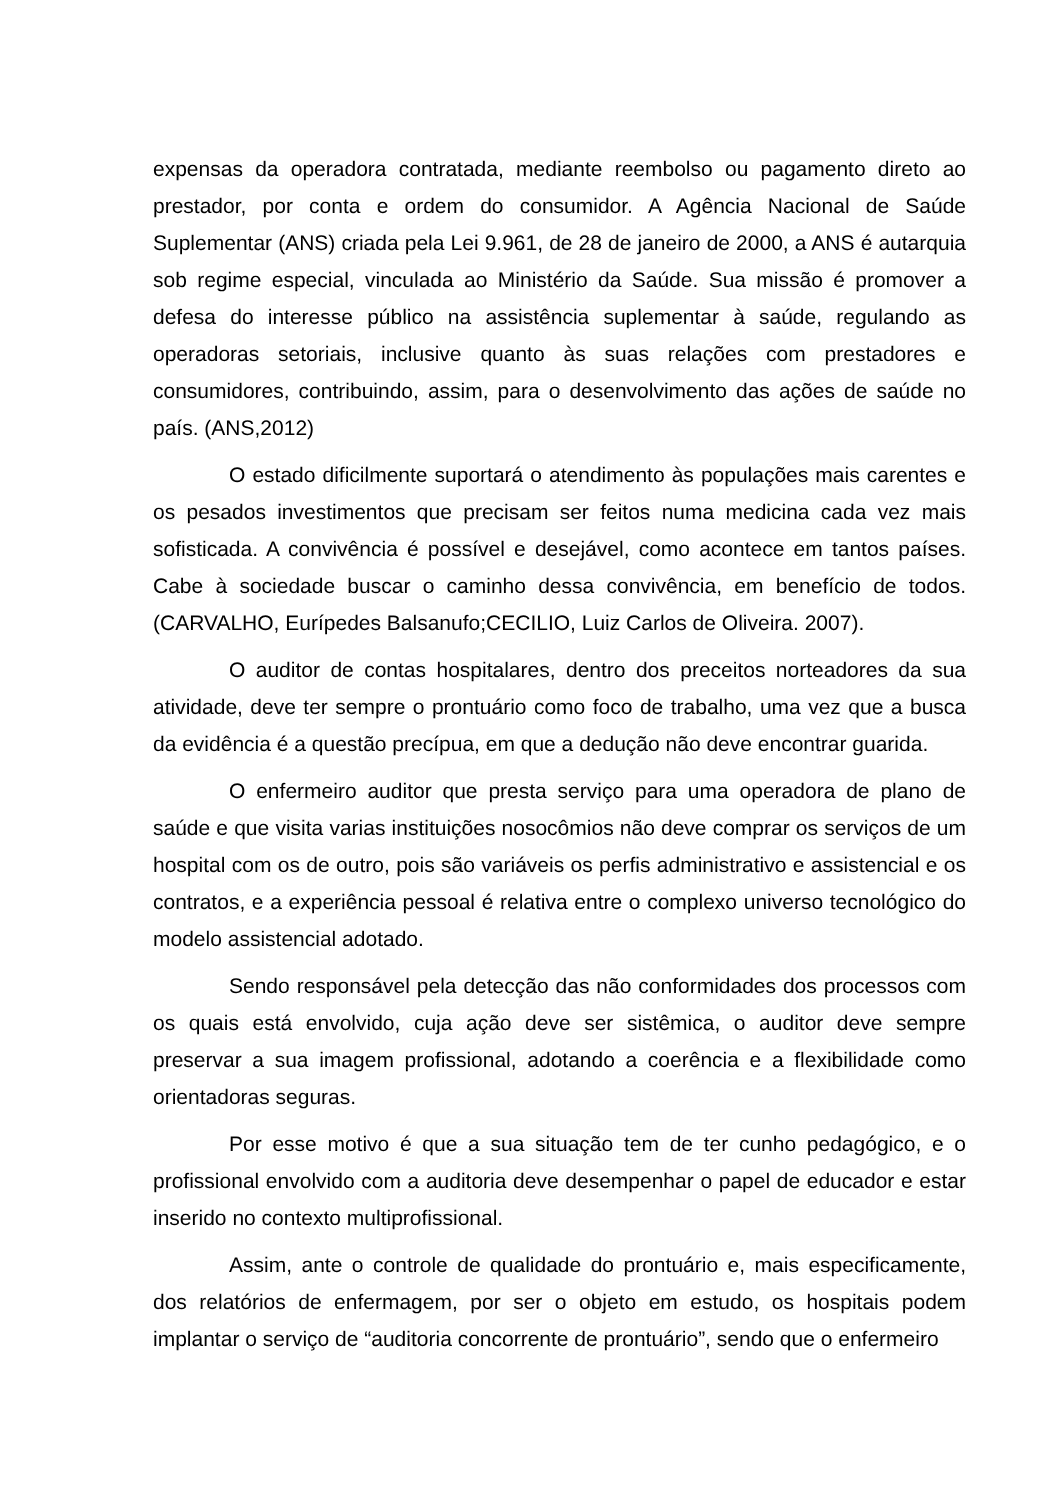expensas da operadora contratada, mediante reembolso ou pagamento direto ao prestador, por conta e ordem do consumidor. A Agência Nacional de Saúde Suplementar (ANS) criada pela Lei 9.961, de 28 de janeiro de 2000, a ANS é autarquia sob regime especial, vinculada ao Ministério da Saúde. Sua missão é promover a defesa do interesse público na assistência suplementar à saúde, regulando as operadoras setoriais, inclusive quanto às suas relações com prestadores e consumidores, contribuindo, assim, para o desenvolvimento das ações de saúde no país. (ANS,2012)
O estado dificilmente suportará o atendimento às populações mais carentes e os pesados investimentos que precisam ser feitos numa medicina cada vez mais sofisticada. A convivência é possível e desejável, como acontece em tantos países. Cabe à sociedade buscar o caminho dessa convivência, em benefício de todos. (CARVALHO, Eurípedes Balsanufo;CECILIO, Luiz Carlos de Oliveira. 2007).
O auditor de contas hospitalares, dentro dos preceitos norteadores da sua atividade, deve ter sempre o prontuário como foco de trabalho, uma vez que a busca da evidência é a questão precípua, em que a dedução não deve encontrar guarida.
O enfermeiro auditor que presta serviço para uma operadora de plano de saúde e que visita varias instituições nosocômios não deve comprar os serviços de um hospital com os de outro, pois são variáveis os perfis administrativo e assistencial e os contratos, e a experiência pessoal é relativa entre o complexo universo tecnológico do modelo assistencial adotado.
Sendo responsável pela detecção das não conformidades dos processos com os quais está envolvido, cuja ação deve ser sistêmica, o auditor deve sempre preservar a sua imagem profissional, adotando a coerência e a flexibilidade como orientadoras seguras.
Por esse motivo é que a sua situação tem de ter cunho pedagógico, e o profissional envolvido com a auditoria deve desempenhar o papel de educador e estar inserido no contexto multiprofissional.
Assim, ante o controle de qualidade do prontuário e, mais especificamente, dos relatórios de enfermagem, por ser o objeto em estudo, os hospitais podem implantar o serviço de “auditoria concorrente de prontuário”, sendo que o enfermeiro